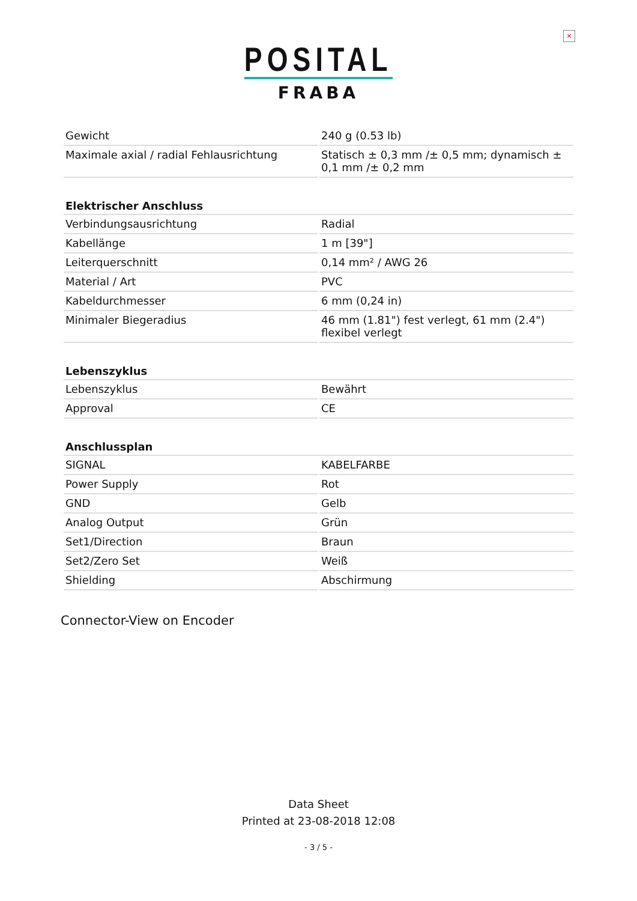×
POSITAL
FRABA
| Gewicht | 240 g (0.53 lb) |
| Maximale axial / radial Fehlausrichtung | Statisch ± 0,3 mm /± 0,5 mm; dynamisch ± 0,1 mm /± 0,2 mm |
| Elektrischer Anschluss | |
| Verbindungsausrichtung | Radial |
| Kabellänge | 1 m [39"] |
| Leiterquerschnitt | 0,14 mm² / AWG 26 |
| Material / Art | PVC |
| Kabeldurchmesser | 6 mm (0,24 in) |
| Minimaler Biegeradius | 46 mm (1.81") fest verlegt, 61 mm (2.4") flexibel verlegt |
| Lebenszyklus | |
| Lebenszyklus | Bewährt |
| Approval | CE |
| Anschlussplan | |
| SIGNAL | KABELFARBE |
| Power Supply | Rot |
| GND | Gelb |
| Analog Output | Grün |
| Set1/Direction | Braun |
| Set2/Zero Set | Weiß |
| Shielding | Abschirmung |
Connector-View on Encoder
Data Sheet
Printed at 23-08-2018 12:08
- 3 / 5 -